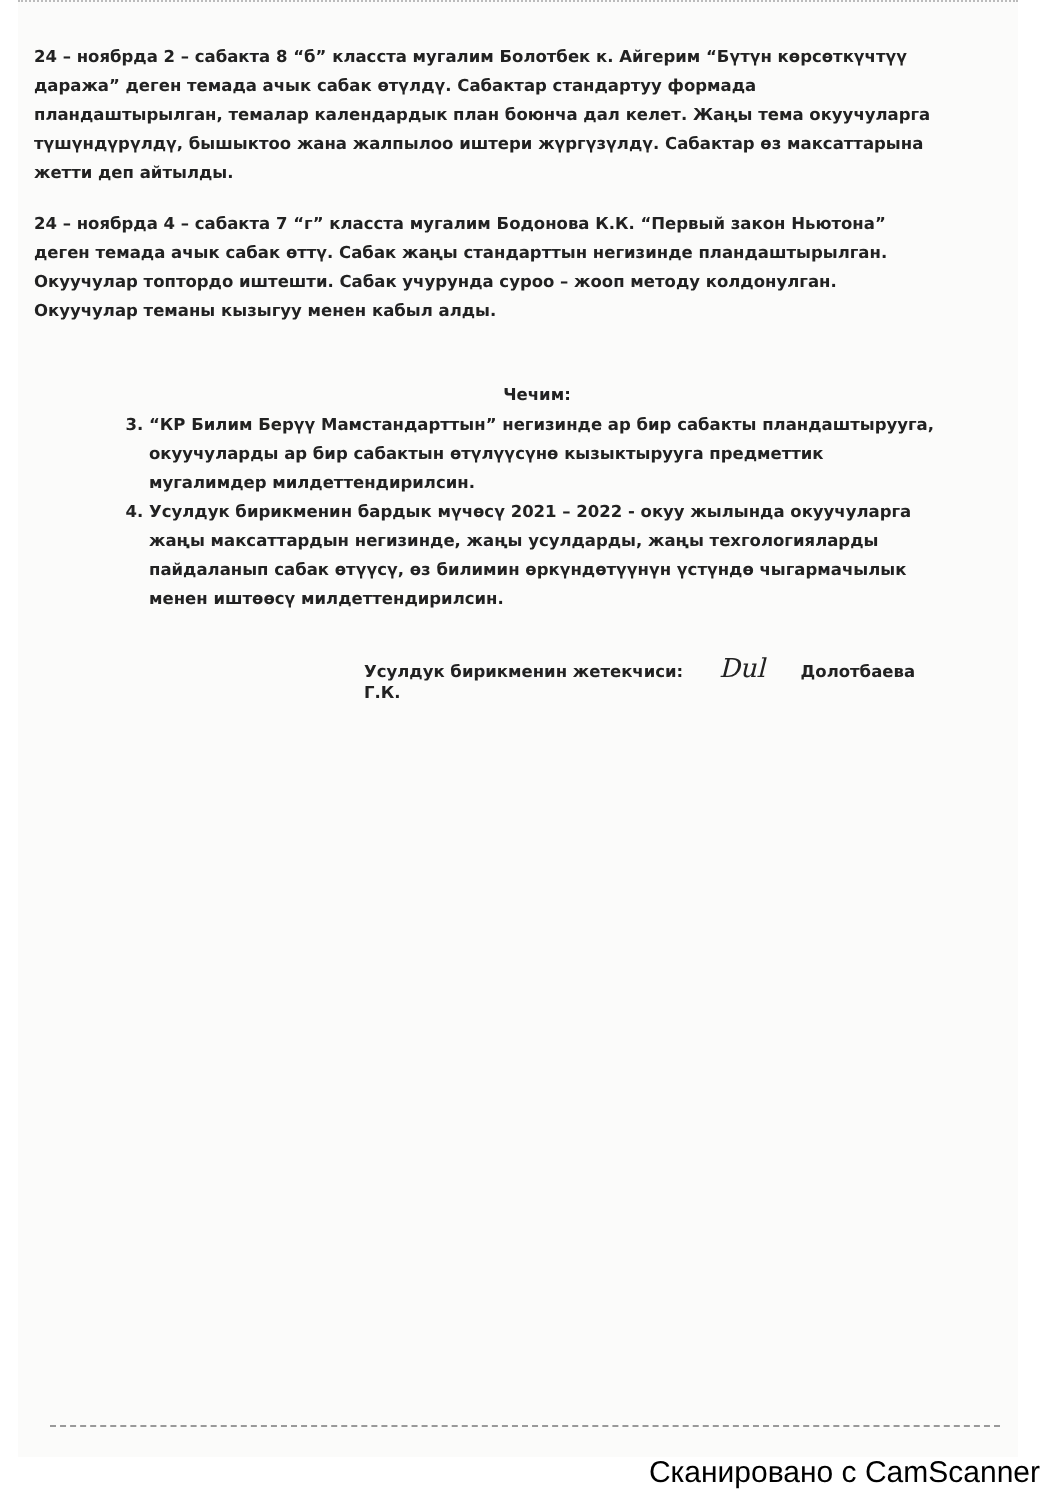24 – ноябрда 2 – сабакта 8 “б” класста мугалим Болотбек к. Айгерим “Бүтүн көрсөткүчтүү даража” деген темада ачык сабак өтүлдү. Сабактар стандартуу формада пландаштырылган, темалар календардык план боюнча дал келет. Жаңы тема окуучуларга түшүндүрүлдү, бышыктоо жана жалпылоо иштери жүргүзүлдү. Сабактар өз максаттарына жетти деп айтылды.
24 – ноябрда 4 – сабакта 7 “г” класста мугалим Бодонова К.К. “Первый закон Ньютона” деген темада ачык сабак өттү. Сабак жаңы стандарттын негизинде пландаштырылган. Окуучулар топтордо иштешти. Сабак учурунда суроо – жооп методу колдонулган. Окуучулар теманы кызыгуу менен кабыл алды.
Чечим:
3. “КР Билим Берүү Мамстандарттын” негизинде ар бир сабакты пландаштырууга, окуучуларды ар бир сабактын өтүлүүсүнө кызыктырууга предметтик мугалимдер милдеттендирилсин.
4. Усулдук бирикменин бардык мүчөсү 2021 – 2022 - окуу жылында окуучуларга жаңы максаттардын негизинде, жаңы усулдарды, жаңы техгологияларды пайдаланып сабак өтүүсү, өз билимин өркүндөтүүнүн үстүндө чыгармачылык менен иштөөсү милдеттендирилсин.
Усулдук бирикменин жетекчиси: Dul Долотбаева Г.К.
Сканировано с CamScanner